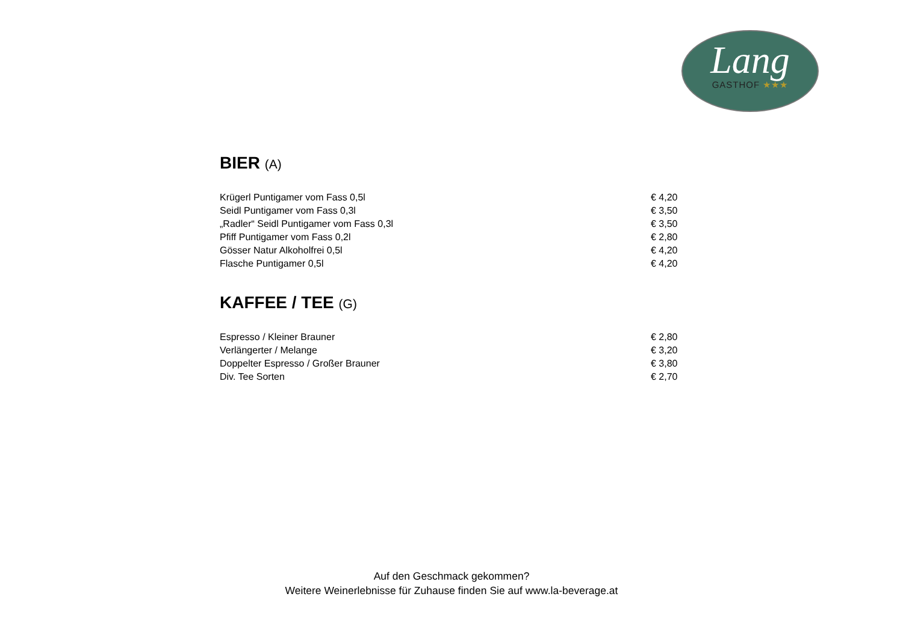Lang
GASTHOF ★★★
BIER (A)
| Krügerl Puntigamer vom Fass 0,5l | € 4,20 |
| Seidl Puntigamer vom Fass 0,3l | € 3,50 |
| „Radler“ Seidl Puntigamer vom Fass 0,3l | € 3,50 |
| Pfiff Puntigamer vom Fass 0,2l | € 2,80 |
| Gösser Natur Alkoholfrei 0,5l | € 4,20 |
| Flasche Puntigamer 0,5l | € 4,20 |
KAFFEE / TEE (G)
| Espresso / Kleiner Brauner | € 2,80 |
| Verlängerter / Melange | € 3,20 |
| Doppelter Espresso / Großer Brauner | € 3,80 |
| Div. Tee Sorten | € 2,70 |
Auf den Geschmack gekommen?
Weitere Weinerlebnisse für Zuhause finden Sie auf www.la-beverage.at